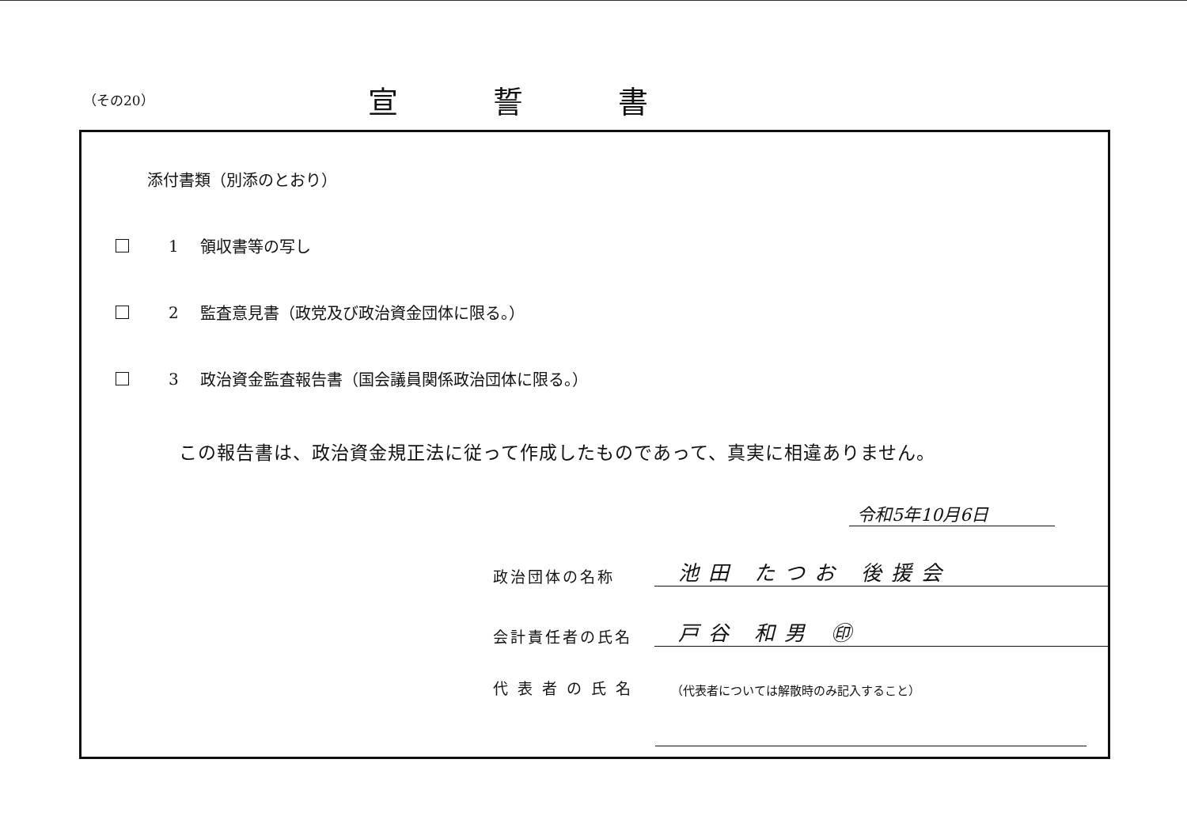（その20）
宣誓書
添付書類（別添のとおり）
1 領収書等の写し
2 監査意見書（政党及び政治資金団体に限る。）
3 政治資金監査報告書（国会議員関係政治団体に限る。）
この報告書は、政治資金規正法に従って作成したものであって、真実に相違ありません。
令和5年10月6日
政治団体の名称
池田 たつお 後援会
会計責任者の氏名
戸谷 和男 ㊞
代 表 者 の 氏 名
（代表者については解散時のみ記入すること）